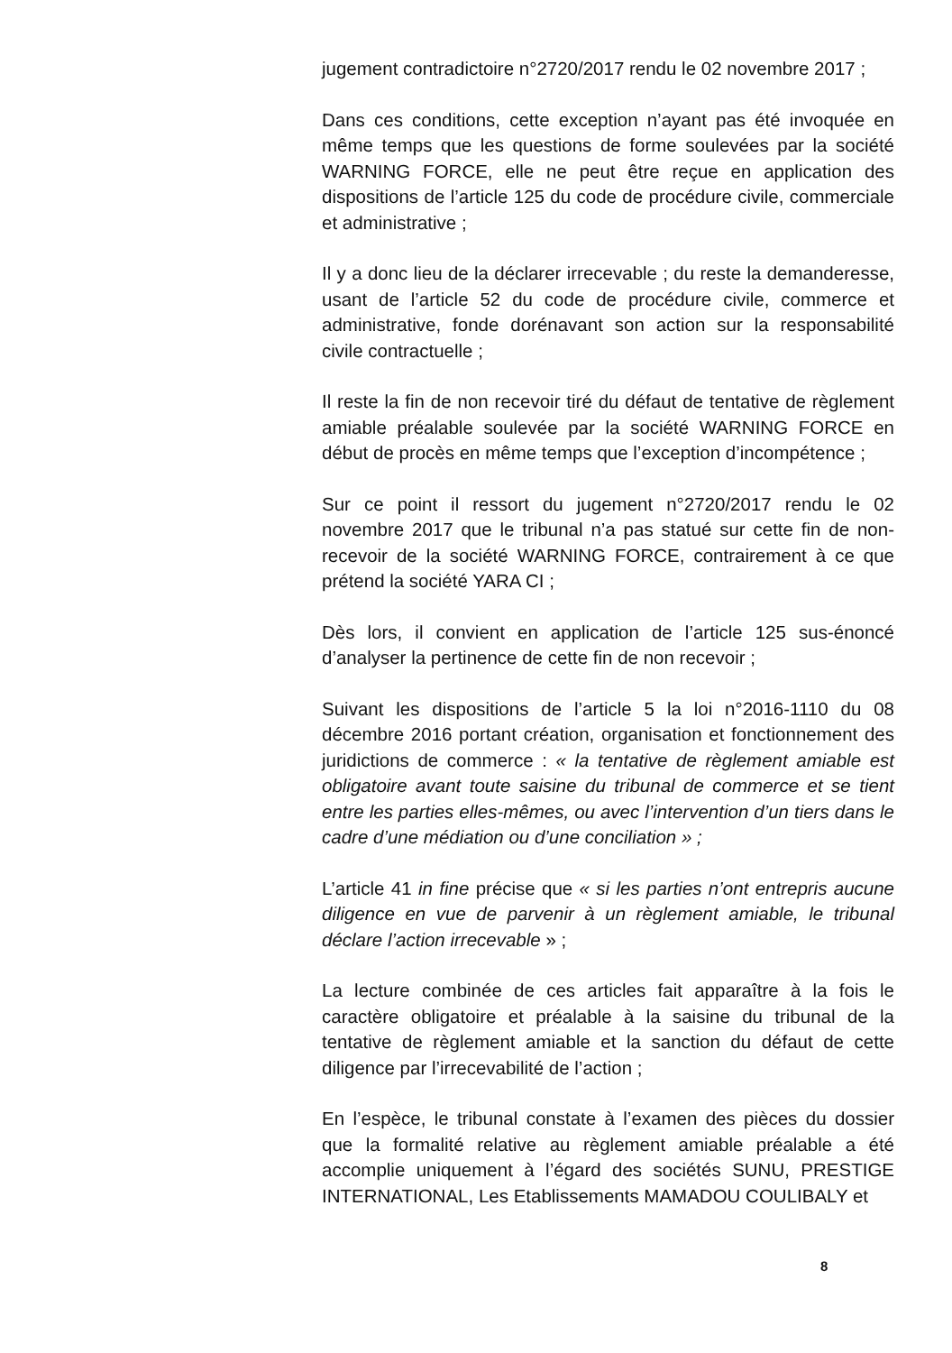jugement contradictoire n°2720/2017 rendu le 02 novembre 2017 ;
Dans ces conditions, cette exception n’ayant pas été invoquée en même temps que les questions de forme soulevées par la société WARNING FORCE, elle ne peut être reçue en application des dispositions de l’article 125 du code de procédure civile, commerciale et administrative ;
Il y a donc lieu de la déclarer irrecevable ; du reste la demanderesse, usant de l’article 52 du code de procédure civile, commerce et administrative, fonde dorénavant son action sur la responsabilité civile contractuelle ;
Il reste la fin de non recevoir tiré du défaut de tentative de règlement amiable préalable soulevée par la société WARNING FORCE en début de procès en même temps que l’exception d’incompétence ;
Sur ce point il ressort du jugement n°2720/2017 rendu le 02 novembre 2017 que le tribunal n’a pas statué sur cette fin de non-recevoir de la société WARNING FORCE, contrairement à ce que prétend la société YARA CI ;
Dès lors, il convient en application de l’article 125 sus-énoncé d’analyser la pertinence de cette fin de non recevoir ;
Suivant les dispositions de l’article 5 la loi n°2016-1110 du 08 décembre 2016 portant création, organisation et fonctionnement des juridictions de commerce : « la tentative de règlement amiable est obligatoire avant toute saisine du tribunal de commerce et se tient entre les parties elles-mêmes, ou avec l’intervention d’un tiers dans le cadre d’une médiation ou d’une conciliation » ;
L’article 41 in fine précise que « si les parties n’ont entrepris aucune diligence en vue de parvenir à un règlement amiable, le tribunal déclare l’action irrecevable » ;
La lecture combinée de ces articles fait apparaître à la fois le caractère obligatoire et préalable à la saisine du tribunal de la tentative de règlement amiable et la sanction du défaut de cette diligence par l’irrecevabilité de l’action ;
En l’espèce, le tribunal constate à l’examen des pièces du dossier que la formalité relative au règlement amiable préalable a été accomplie uniquement à l’égard des sociétés SUNU, PRESTIGE INTERNATIONAL, Les Etablissements MAMADOU COULIBALY et
8